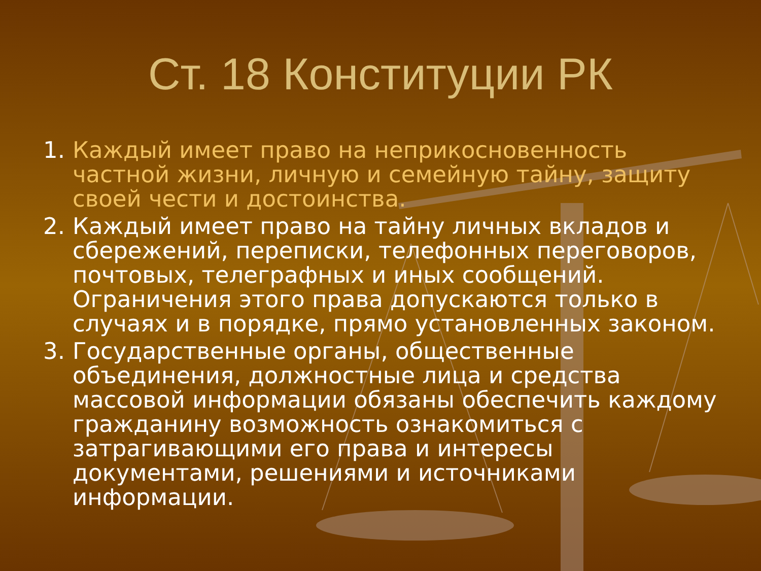Ст. 18 Конституции РК
1. Каждый имеет право на неприкосновенность частной жизни, личную и семейную тайну, защиту своей чести и достоинства.
2. Каждый имеет право на тайну личных вкладов и сбережений, переписки, телефонных переговоров, почтовых, телеграфных и иных сообщений. Ограничения этого права допускаются только в случаях и в порядке, прямо установленных законом.
3. Государственные органы, общественные объединения, должностные лица и средства массовой информации обязаны обеспечить каждому гражданину возможность ознакомиться с затрагивающими его права и интересы документами, решениями и источниками информации.